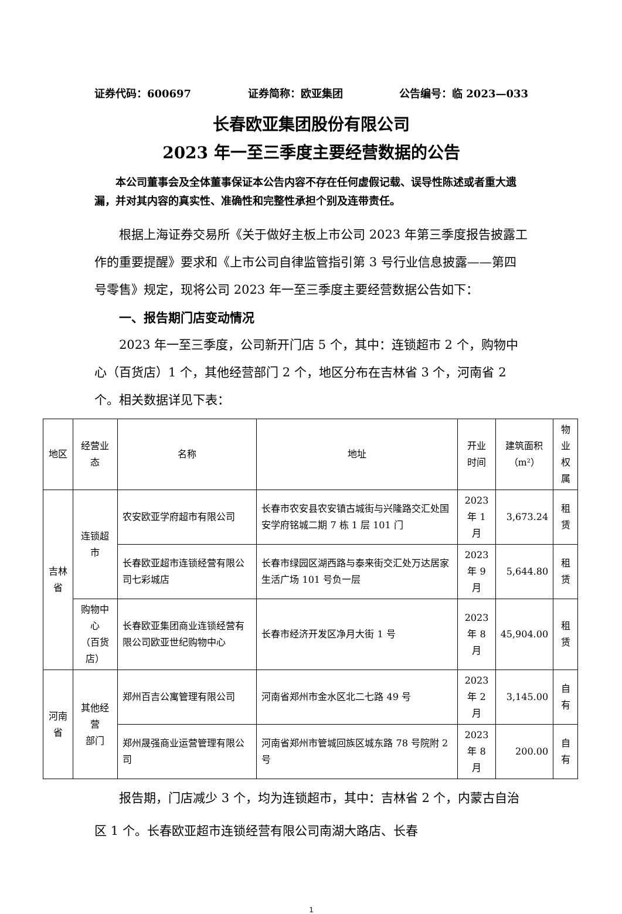证券代码：600697 证券简称：欧亚集团 公告编号：临 2023—033
长春欧亚集团股份有限公司
2023 年一至三季度主要经营数据的公告
本公司董事会及全体董事保证本公告内容不存在任何虚假记载、误导性陈述或者重大遗漏，并对其内容的真实性、准确性和完整性承担个别及连带责任。
根据上海证券交易所《关于做好主板上市公司 2023 年第三季度报告披露工作的重要提醒》要求和《上市公司自律监管指引第 3 号行业信息披露——第四号零售》规定，现将公司 2023 年一至三季度主要经营数据公告如下：
一、报告期门店变动情况
2023 年一至三季度，公司新开门店 5 个，其中：连锁超市 2 个，购物中心（百货店）1 个，其他经营部门 2 个，地区分布在吉林省 3 个，河南省 2 个。相关数据详见下表：
| 地区 | 经营业态 | 名称 | 地址 | 开业 时间 | 建筑面积 （m²） | 物业 权属 |
| --- | --- | --- | --- | --- | --- | --- |
| 吉林省 | 连锁超市 | 农安欧亚学府超市有限公司 | 长春市农安县农安镇古城街与兴隆路交汇处国安学府铭城二期 7 栋 1 层 101 门 | 2023 年 1 月 | 3,673.24 | 租赁 |
| | | 长春欧亚超市连锁经营有限公司七彩城店 | 长春市绿园区湖西路与泰来街交汇处万达居家生活广场 101 号负一层 | 2023 年 9 月 | 5,644.80 | 租赁 |
| | 购物中心 （百货店） | 长春欧亚集团商业连锁经营有限公司欧亚世纪购物中心 | 长春市经济开发区净月大街 1 号 | 2023 年 8 月 | 45,904.00 | 租赁 |
| 河南省 | 其他经营 部门 | 郑州百吉公寓管理有限公司 | 河南省郑州市金水区北二七路 49 号 | 2023 年 2 月 | 3,145.00 | 自有 |
| | | 郑州晟强商业运营管理有限公司 | 河南省郑州市管城回族区城东路 78 号院附 2 号 | 2023 年 8 月 | 200.00 | 自有 |
报告期，门店减少 3 个，均为连锁超市，其中：吉林省 2 个，内蒙古自治区 1 个。长春欧亚超市连锁经营有限公司南湖大路店、长春
1